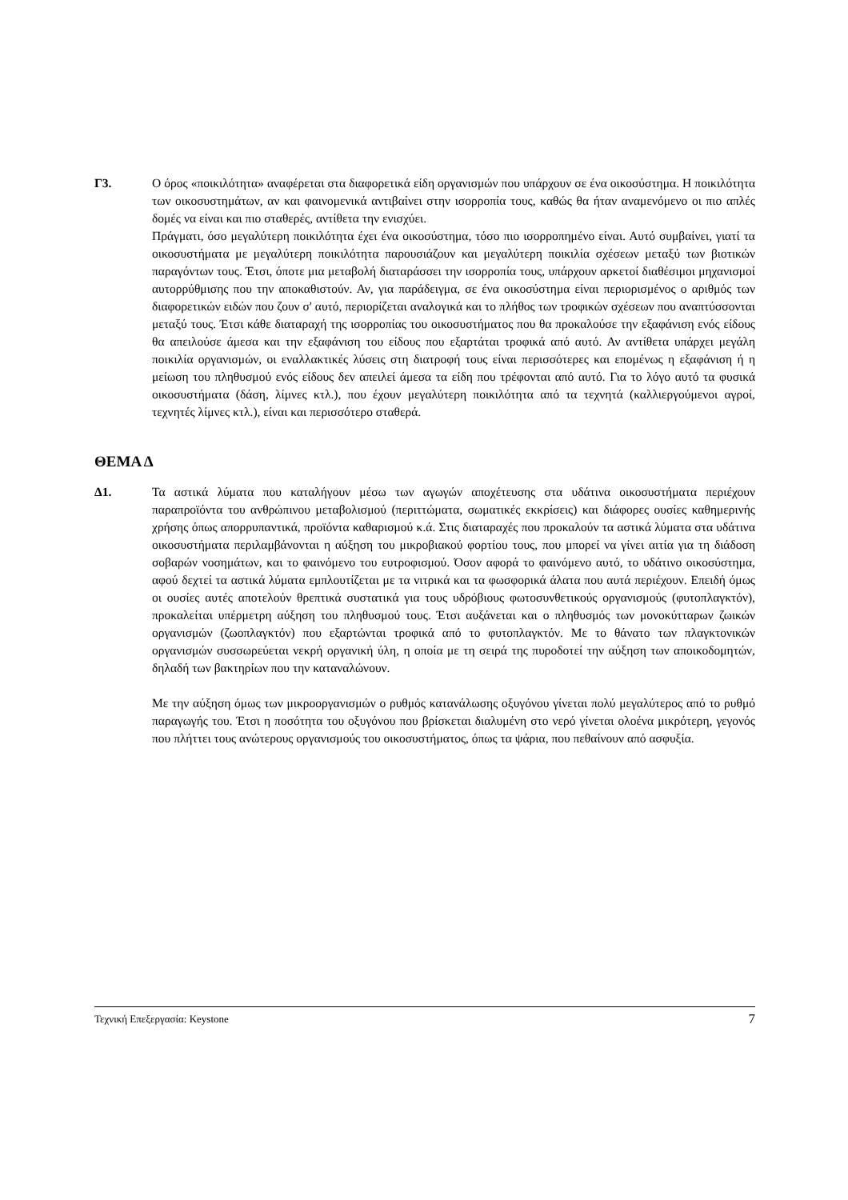Γ3. Ο όρος «ποικιλότητα» αναφέρεται στα διαφορετικά είδη οργανισμών που υπάρχουν σε ένα οικοσύστημα. Η ποικιλότητα των οικοσυστημάτων, αν και φαινομενικά αντιβαίνει στην ισορροπία τους, καθώς θα ήταν αναμενόμενο οι πιο απλές δομές να είναι και πιο σταθερές, αντίθετα την ενισχύει.
Πράγματι, όσο μεγαλύτερη ποικιλότητα έχει ένα οικοσύστημα, τόσο πιο ισορροπημένο είναι. Αυτό συμβαίνει, γιατί τα οικοσυστήματα με μεγαλύτερη ποικιλότητα παρουσιάζουν και μεγαλύτερη ποικιλία σχέσεων μεταξύ των βιοτικών παραγόντων τους. Έτσι, όποτε μια μεταβολή διαταράσσει την ισορροπία τους, υπάρχουν αρκετοί διαθέσιμοι μηχανισμοί αυτορρύθμισης που την αποκαθιστούν. Αν, για παράδειγμα, σε ένα οικοσύστημα είναι περιορισμένος ο αριθμός των διαφορετικών ειδών που ζουν σ' αυτό, περιορίζεται αναλογικά και το πλήθος των τροφικών σχέσεων που αναπτύσσονται μεταξύ τους. Έτσι κάθε διαταραχή της ισορροπίας του οικοσυστήματος που θα προκαλούσε την εξαφάνιση ενός είδους θα απειλούσε άμεσα και την εξαφάνιση του είδους που εξαρτάται τροφικά από αυτό. Αν αντίθετα υπάρχει μεγάλη ποικιλία οργανισμών, οι εναλλακτικές λύσεις στη διατροφή τους είναι περισσότερες και επομένως η εξαφάνιση ή η μείωση του πληθυσμού ενός είδους δεν απειλεί άμεσα τα είδη που τρέφονται από αυτό. Για το λόγο αυτό τα φυσικά οικοσυστήματα (δάση, λίμνες κτλ.), που έχουν μεγαλύτερη ποικιλότητα από τα τεχνητά (καλλιεργούμενοι αγροί, τεχνητές λίμνες κτλ.), είναι και περισσότερο σταθερά.
ΘΕΜΑ Δ
Δ1. Τα αστικά λύματα που καταλήγουν μέσω των αγωγών αποχέτευσης στα υδάτινα οικοσυστήματα περιέχουν παραπροϊόντα του ανθρώπινου μεταβολισμού (περιττώματα, σωματικές εκκρίσεις) και διάφορες ουσίες καθημερινής χρήσης όπως απορρυπαντικά, προϊόντα καθαρισμού κ.ά. Στις διαταραχές που προκαλούν τα αστικά λύματα στα υδάτινα οικοσυστήματα περιλαμβάνονται η αύξηση του μικροβιακού φορτίου τους, που μπορεί να γίνει αιτία για τη διάδοση σοβαρών νοσημάτων, και το φαινόμενο του ευτροφισμού. Όσον αφορά το φαινόμενο αυτό, το υδάτινο οικοσύστημα, αφού δεχτεί τα αστικά λύματα εμπλουτίζεται με τα νιτρικά και τα φωσφορικά άλατα που αυτά περιέχουν. Επειδή όμως οι ουσίες αυτές αποτελούν θρεπτικά συστατικά για τους υδρόβιους φωτοσυνθετικούς οργανισμούς (φυτοπλαγκτόν), προκαλείται υπέρμετρη αύξηση του πληθυσμού τους. Έτσι αυξάνεται και ο πληθυσμός των μονοκύτταρων ζωικών οργανισμών (ζωοπλαγκτόν) που εξαρτώνται τροφικά από το φυτοπλαγκτόν. Με το θάνατο των πλαγκτονικών οργανισμών συσσωρεύεται νεκρή οργανική ύλη, η οποία με τη σειρά της πυροδοτεί την αύξηση των αποικοδομητών, δηλαδή των βακτηρίων που την καταναλώνουν.
Με την αύξηση όμως των μικροοργανισμών ο ρυθμός κατανάλωσης οξυγόνου γίνεται πολύ μεγαλύτερος από το ρυθμό παραγωγής του. Έτσι η ποσότητα του οξυγόνου που βρίσκεται διαλυμένη στο νερό γίνεται ολοένα μικρότερη, γεγονός που πλήττει τους ανώτερους οργανισμούς του οικοσυστήματος, όπως τα ψάρια, που πεθαίνουν από ασφυξία.
Τεχνική Επεξεργασία: Keystone 7